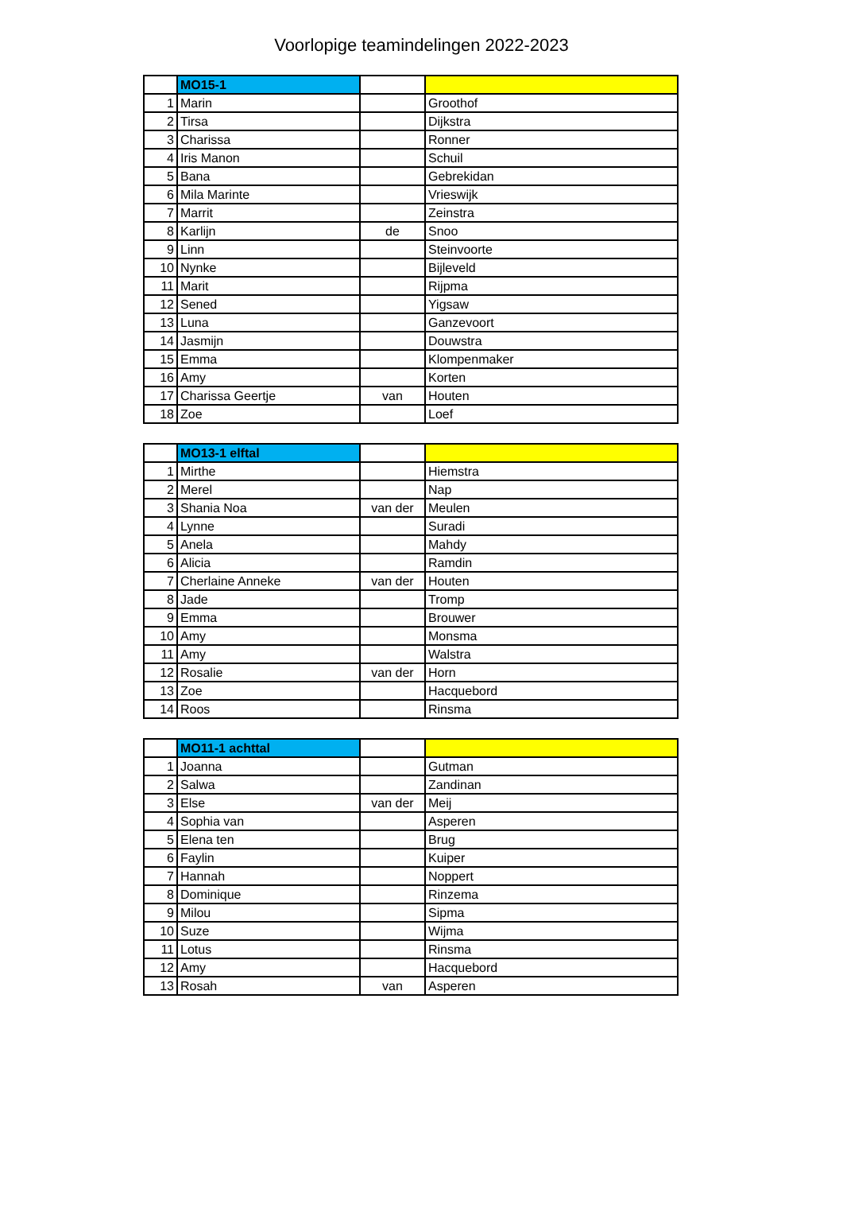Voorlopige teamindelingen 2022-2023
| | MO15-1 | | |
| 1 | Marin | | Groothof |
| 2 | Tirsa | | Dijkstra |
| 3 | Charissa | | Ronner |
| 4 | Iris Manon | | Schuil |
| 5 | Bana | | Gebrekidan |
| 6 | Mila Marinte | | Vrieswijk |
| 7 | Marrit | | Zeinstra |
| 8 | Karlijn | de | Snoo |
| 9 | Linn | | Steinvoorte |
| 10 | Nynke | | Bijleveld |
| 11 | Marit | | Rijpma |
| 12 | Sened | | Yigsaw |
| 13 | Luna | | Ganzevoort |
| 14 | Jasmijn | | Douwstra |
| 15 | Emma | | Klompenmaker |
| 16 | Amy | | Korten |
| 17 | Charissa Geertje | van | Houten |
| 18 | Zoe | | Loef |
| | MO13-1 elftal | | |
| 1 | Mirthe | | Hiemstra |
| 2 | Merel | | Nap |
| 3 | Shania Noa | van der | Meulen |
| 4 | Lynne | | Suradi |
| 5 | Anela | | Mahdy |
| 6 | Alicia | | Ramdin |
| 7 | Cherlaine Anneke | van der | Houten |
| 8 | Jade | | Tromp |
| 9 | Emma | | Brouwer |
| 10 | Amy | | Monsma |
| 11 | Amy | | Walstra |
| 12 | Rosalie | van der | Horn |
| 13 | Zoe | | Hacquebord |
| 14 | Roos | | Rinsma |
| | MO11-1 achttal | | |
| 1 | Joanna | | Gutman |
| 2 | Salwa | | Zandinan |
| 3 | Else | van der | Meij |
| 4 | Sophia van | | Asperen |
| 5 | Elena ten | | Brug |
| 6 | Faylin | | Kuiper |
| 7 | Hannah | | Noppert |
| 8 | Dominique | | Rinzema |
| 9 | Milou | | Sipma |
| 10 | Suze | | Wijma |
| 11 | Lotus | | Rinsma |
| 12 | Amy | | Hacquebord |
| 13 | Rosah | van | Asperen |